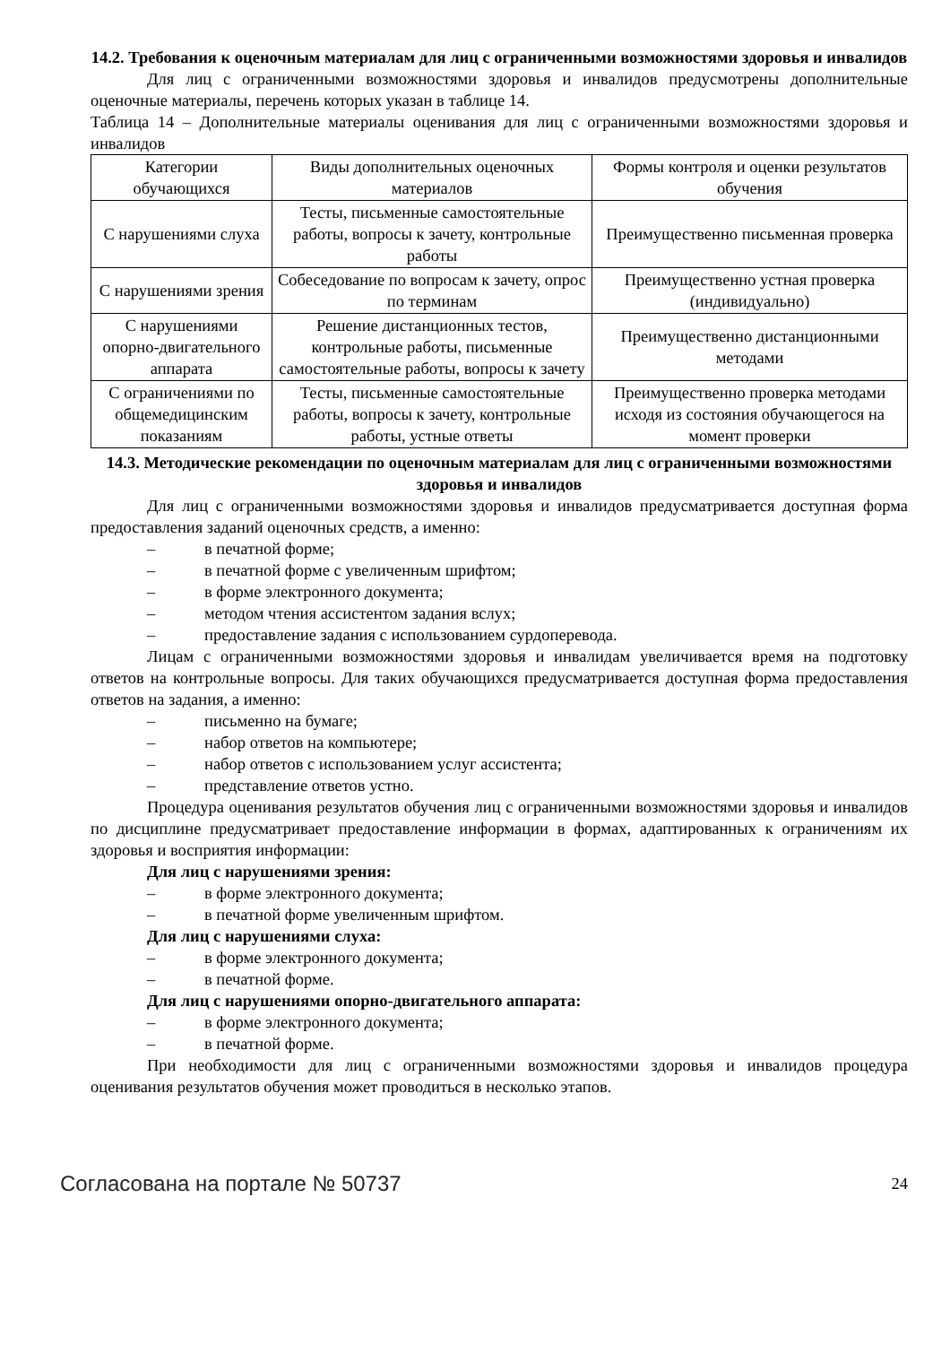14.2. Требования к оценочным материалам для лиц с ограниченными возможностями здоровья и инвалидов
Для лиц с ограниченными возможностями здоровья и инвалидов предусмотрены дополнительные оценочные материалы, перечень которых указан в таблице 14.
Таблица 14 – Дополнительные материалы оценивания для лиц с ограниченными возможностями здоровья и инвалидов
| Категории обучающихся | Виды дополнительных оценочных материалов | Формы контроля и оценки результатов обучения |
| С нарушениями слуха | Тесты, письменные самостоятельные работы, вопросы к зачету, контрольные работы | Преимущественно письменная проверка |
| С нарушениями зрения | Собеседование по вопросам к зачету, опрос по терминам | Преимущественно устная проверка (индивидуально) |
| С нарушениями опорно-двигательного аппарата | Решение дистанционных тестов, контрольные работы, письменные самостоятельные работы, вопросы к зачету | Преимущественно дистанционными методами |
| С ограничениями по общемедицинским показаниям | Тесты, письменные самостоятельные работы, вопросы к зачету, контрольные работы, устные ответы | Преимущественно проверка методами исходя из состояния обучающегося на момент проверки |
14.3. Методические рекомендации по оценочным материалам для лиц с ограниченными возможностями здоровья и инвалидов
Для лиц с ограниченными возможностями здоровья и инвалидов предусматривается доступная форма предоставления заданий оценочных средств, а именно:
– в печатной форме;
– в печатной форме с увеличенным шрифтом;
– в форме электронного документа;
– методом чтения ассистентом задания вслух;
– предоставление задания с использованием сурдоперевода.
Лицам с ограниченными возможностями здоровья и инвалидам увеличивается время на подготовку ответов на контрольные вопросы. Для таких обучающихся предусматривается доступная форма предоставления ответов на задания, а именно:
– письменно на бумаге;
– набор ответов на компьютере;
– набор ответов с использованием услуг ассистента;
– представление ответов устно.
Процедура оценивания результатов обучения лиц с ограниченными возможностями здоровья и инвалидов по дисциплине предусматривает предоставление информации в формах, адаптированных к ограничениям их здоровья и восприятия информации:
Для лиц с нарушениями зрения:
– в форме электронного документа;
– в печатной форме увеличенным шрифтом.
Для лиц с нарушениями слуха:
– в форме электронного документа;
– в печатной форме.
Для лиц с нарушениями опорно-двигательного аппарата:
– в форме электронного документа;
– в печатной форме.
При необходимости для лиц с ограниченными возможностями здоровья и инвалидов процедура оценивания результатов обучения может проводиться в несколько этапов.
Согласована на портале № 50737 24